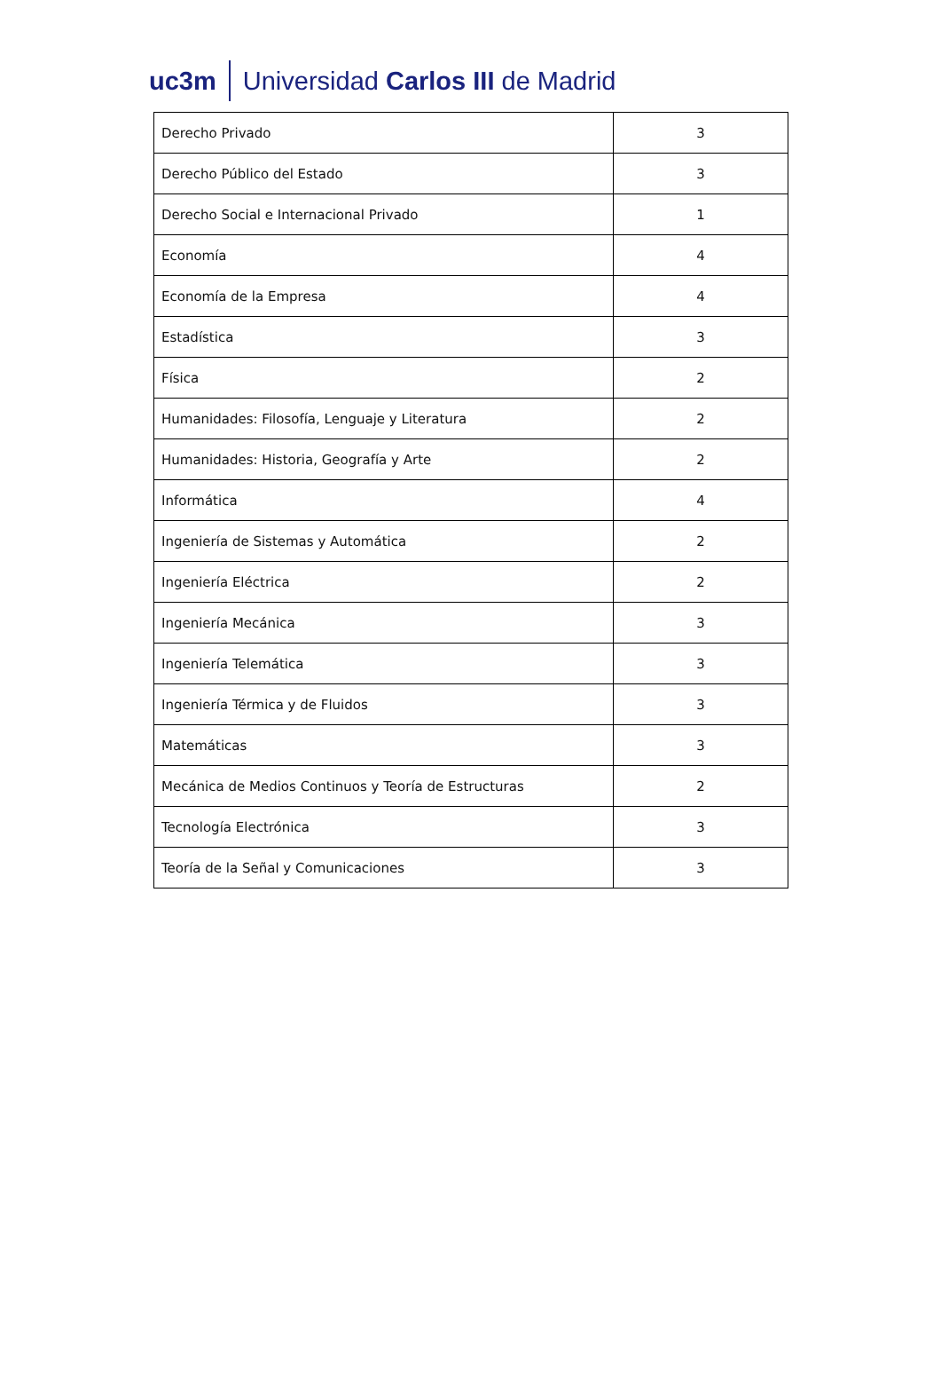uc3m Universidad Carlos III de Madrid
| Derecho Privado | 3 |
| Derecho Público del Estado | 3 |
| Derecho Social e Internacional Privado | 1 |
| Economía | 4 |
| Economía de la Empresa | 4 |
| Estadística | 3 |
| Física | 2 |
| Humanidades: Filosofía, Lenguaje y Literatura | 2 |
| Humanidades: Historia, Geografía y Arte | 2 |
| Informática | 4 |
| Ingeniería de Sistemas y Automática | 2 |
| Ingeniería Eléctrica | 2 |
| Ingeniería Mecánica | 3 |
| Ingeniería Telemática | 3 |
| Ingeniería Térmica y de Fluidos | 3 |
| Matemáticas | 3 |
| Mecánica de Medios Continuos y Teoría de Estructuras | 2 |
| Tecnología Electrónica | 3 |
| Teoría de la Señal y Comunicaciones | 3 |